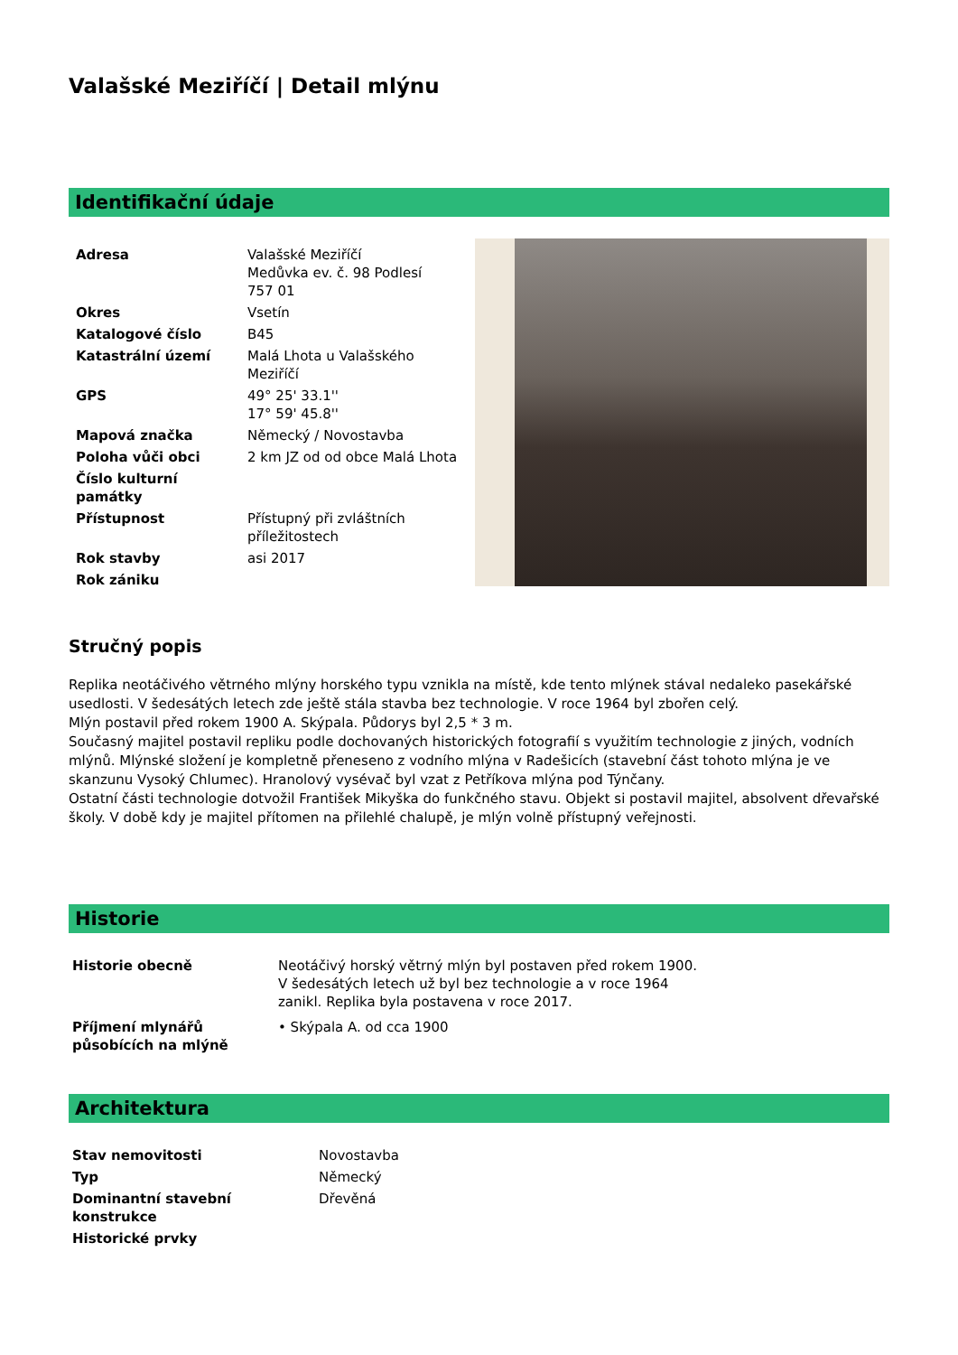Valašské Meziříčí | Detail mlýnu
Identifikační údaje
| Adresa | Valašské Meziříčí Medůvka ev. č. 98 Podlesí 757 01 |
| Okres | Vsetín |
| Katalogové číslo | B45 |
| Katastrální území | Malá Lhota u Valašského Meziříčí |
| GPS | 49° 25' 33.1'' 17° 59' 45.8'' |
| Mapová značka | Německý / Novostavba |
| Poloha vůči obci | 2 km JZ od od obce Malá Lhota |
| Číslo kulturní památky | |
| Přístupnost | Přístupný při zvláštních příležitostech |
| Rok stavby | asi 2017 |
| Rok zániku | |
Stručný popis
Replika neotáčivého větrného mlýny horského typu vznikla na místě, kde tento mlýnek stával nedaleko pasekářské usedlosti. V šedesátých letech zde ještě stála stavba bez technologie. V roce 1964 byl zbořen celý.
Mlýn postavil před rokem 1900 A. Skýpala. Půdorys byl 2,5 * 3 m.
Současný majitel postavil repliku podle dochovaných historických fotografií s využitím technologie z jiných, vodních mlýnů. Mlýnské složení je kompletně přeneseno z vodního mlýna v Radešicích (stavební část tohoto mlýna je ve skanzunu Vysoký Chlumec). Hranolový vysévač byl vzat z Petříkova mlýna pod Týnčany.
Ostatní části technologie dotvožil František Mikyška do funkčného stavu. Objekt si postavil majitel, absolvent dřevařské školy. V době kdy je majitel přítomen na přilehlé chalupě, je mlýn volně přístupný veřejnosti.
Historie
| Historie obecně | Neotáčivý horský větrný mlýn byl postaven před rokem 1900. V šedesátých letech už byl bez technologie a v roce 1964 zanikl. Replika byla postavena v roce 2017. |
| Příjmení mlynářů působících na mlýně | • Skýpala A. od cca 1900 |
Architektura
| Stav nemovitosti | Novostavba |
| Typ | Německý |
| Dominantní stavební konstrukce | Dřevěná |
| Historické prvky | |